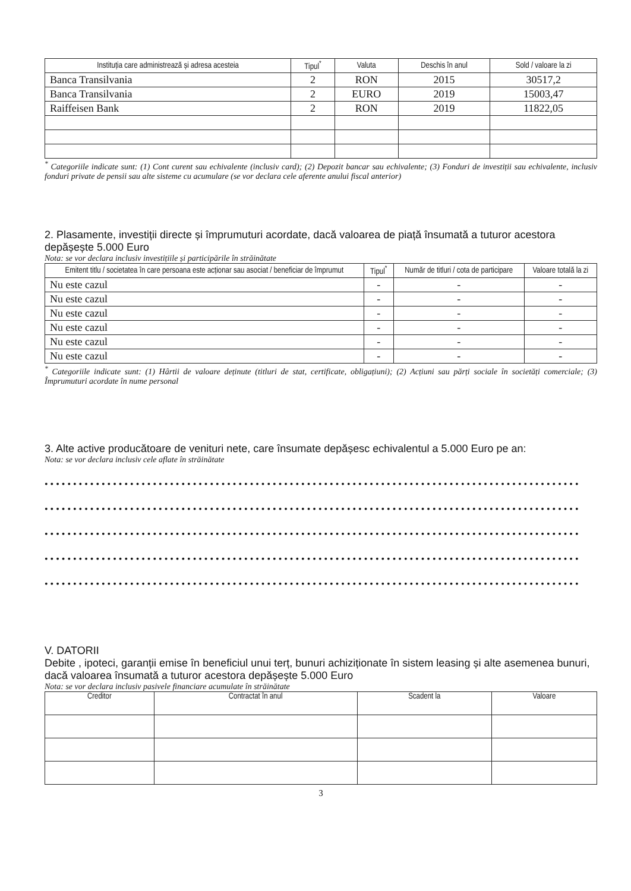| Instituția care administrează și adresa acesteia | Tipul<sup>*</sup> | Valuta | Deschis în anul | Sold / valoare la zi |
| --- | --- | --- | --- | --- |
| Banca Transilvania | 2 | RON | 2015 | 30517,2 |
| Banca Transilvania | 2 | EURO | 2019 | 15003,47 |
| Raiffeisen Bank | 2 | RON | 2019 | 11822,05 |
<sup>*</sup> Categoriile indicate sunt: (1) Cont curent sau echivalente (inclusiv card); (2) Depozit bancar sau echivalente; (3) Fonduri de investiții sau echivalente, inclusiv fonduri private de pensii sau alte sisteme cu acumulare (se vor declara cele aferente anului fiscal anterior)
2. Plasamente, investiții directe și împrumuturi acordate, dacă valoarea de piață însumată a tuturor acestora depășește 5.000 Euro
Nota: se vor declara inclusiv investițiile și participările în străinătate
| Emitent titlu / societatea în care persoana este acționar sau asociat / beneficiar de împrumut | Tipul<sup>*</sup> | Număr de titluri / cota de participare | Valoare totală la zi |
| --- | --- | --- | --- |
| Nu este cazul | - | - | - |
| Nu este cazul | - | - | - |
| Nu este cazul | - | - | - |
| Nu este cazul | - | - | - |
| Nu este cazul | - | - | - |
| Nu este cazul | - | - | - |
<sup>*</sup> Categoriile indicate sunt: (1) Hârtii de valoare deținute (titluri de stat, certificate, obligațiuni); (2) Acțiuni sau părți sociale în societăți comerciale; (3) Împrumuturi acordate în nume personal
3. Alte active producătoare de venituri nete, care însumate depășesc echivalentul a 5.000 Euro pe an:
Nota: se vor declara inclusiv cele aflate în străinătate
••••••••••••••••••••••••••••••••••••••••••••••••••••••••••••••••••••••••••••••••••••••••••••••
••••••••••••••••••••••••••••••••••••••••••••••••••••••••••••••••••••••••••••••••••••••••••••••
••••••••••••••••••••••••••••••••••••••••••••••••••••••••••••••••••••••••••••••••••••••••••••••
••••••••••••••••••••••••••••••••••••••••••••••••••••••••••••••••••••••••••••••••••••••••••••••
••••••••••••••••••••••••••••••••••••••••••••••••••••••••••••••••••••••••••••••••••••••••••••••
V. DATORII
Debite , ipoteci, garanții emise în beneficiul unui terț, bunuri achiziționate în sistem leasing și alte asemenea bunuri, dacă valoarea însumată a tuturor acestora depășește 5.000 Euro
Nota: se vor declara inclusiv pasivele financiare acumulate în străinătate
| Creditor | Contractat în anul | Scadent la | Valoare |
| --- | --- | --- | --- |
3